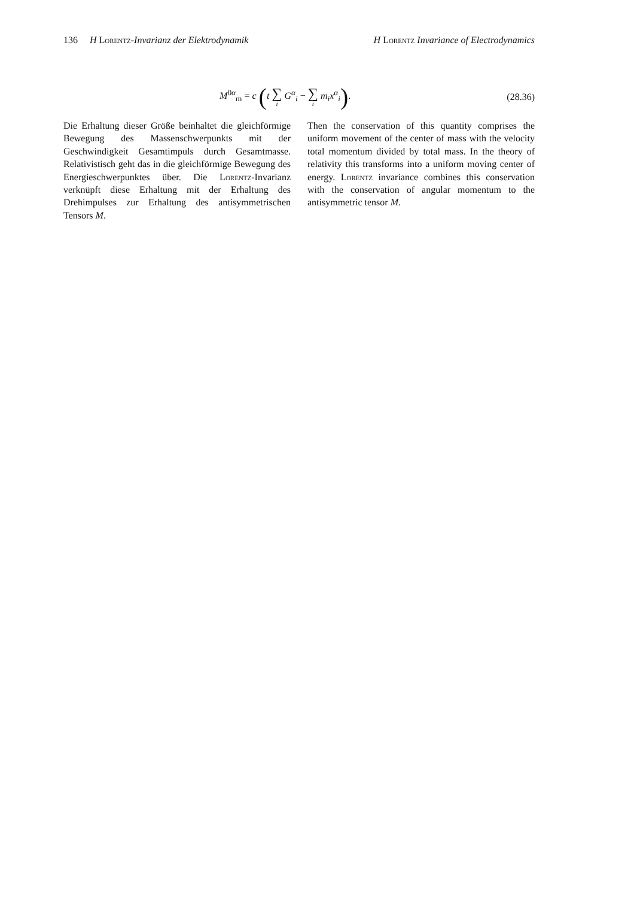136 H Lorentz-Invarianz der Elektrodynamik H Lorentz Invariance of Electrodynamics
M<sup>0α</sup><sub>m</sub> = c (t ∑ i G<sup>α</sup><sub>i</sub> − ∑ i m<sub>i</sub>x<sup>α</sup><sub>i</sub>).
(28.36)
Die Erhaltung dieser Größe beinhaltet die gleichförmige Bewegung des Massenschwerpunkts mit der Geschwindigkeit Gesamtimpuls durch Gesamtmasse. Relativistisch geht das in die gleichförmige Bewegung des Energieschwerpunktes über. Die Lorentz-Invarianz verknüpft diese Erhaltung mit der Erhaltung des Drehimpulses zur Erhaltung des antisymmetrischen Tensors M.
Then the conservation of this quantity comprises the uniform movement of the center of mass with the velocity total momentum divided by total mass. In the theory of relativity this transforms into a uniform moving center of energy. Lorentz invariance combines this conservation with the conservation of angular momentum to the antisymmetric tensor M.